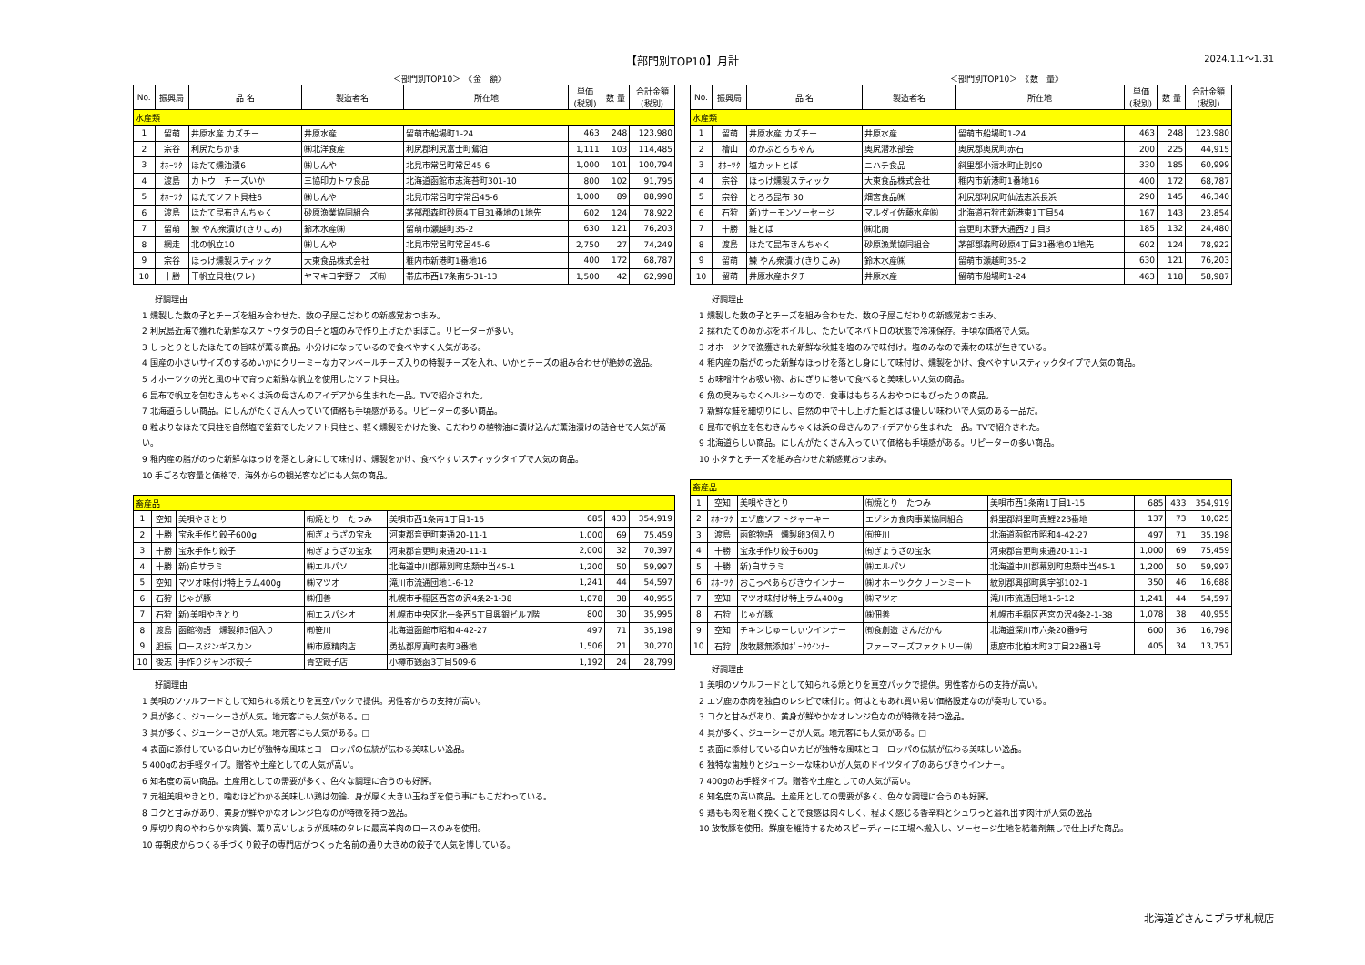【部門別TOP10】月計 2024.1.1～1.31
＜部門別TOP10＞　《金　額》
| No. | 振興局 | 品 名 | 製造者名 | 所在地 | 単価 (税別) | 数 量 | 合計金額 (税別) |
| --- | --- | --- | --- | --- | --- | --- | --- |
| 水産類 | | | | | | | |
| 1 | 留萌 | 井原水産 カズチー | 井原水産 | 留萌市船場町1-24 | 463 | 248 | 123,980 |
| 2 | 宗谷 | 利尻たちかま | ㈱北洋食産 | 利尻郡利尻富士町鴛泊 | 1,111 | 103 | 114,485 |
| 3 | ｵﾎｰﾂｸ | ほたて燻油漬6 | ㈱しんや | 北見市常呂町常呂45-6 | 1,000 | 101 | 100,794 |
| 4 | 渡島 | カトウ チーズいか | 三協印カトウ食品 | 北海道函館市志海苔町301-10 | 800 | 102 | 91,795 |
| 5 | ｵﾎｰﾂｸ | ほたてソフト貝柱6 | ㈱しんや | 北見市常呂町字常呂45-6 | 1,000 | 89 | 88,990 |
| 6 | 渡島 | ほたて昆布きんちゃく | 砂原漁業協同組合 | 茅部郡森町砂原4丁目31番地の1地先 | 602 | 124 | 78,922 |
| 7 | 留萌 | 鰊 やん衆漬け(きりこみ) | 鈴木水産㈱ | 留萌市瀬越町35-2 | 630 | 121 | 76,203 |
| 8 | 網走 | 北の帆立10 | ㈱しんや | 北見市常呂町常呂45-6 | 2,750 | 27 | 74,249 |
| 9 | 宗谷 | ほっけ燻製スティック | 大東食品株式会社 | 稚内市新港町1番地16 | 400 | 172 | 68,787 |
| 10 | 十勝 | 干帆立貝柱(ワレ) | ヤマキヨ宇野フーズ㈲ | 帯広市西17条南5-31-13 | 1,500 | 42 | 62,998 |
好調理由
1 燻製した数の子とチーズを組み合わせた、数の子屋こだわりの新感覚おつまみ。
2 利尻島近海で獲れた新鮮なスケトウダラの白子と塩のみで作り上げたかまぼこ。リピーターが多い。
3 しっとりとしたほたての旨味が薫る商品。小分けになっているので食べやすく人気がある。
4 国産の小さいサイズのするめいかにクリーミーなカマンベールチーズ入りの特製チーズを入れ、いかとチーズの組み合わせが絶妙の逸品。
5 オホーツクの光と風の中で育った新鮮な帆立を使用したソフト貝柱。
6 昆布で帆立を包むきんちゃくは浜の母さんのアイデアから生まれた一品。TVで紹介された。
7 北海道らしい商品。にしんがたくさん入っていて価格も手頃感がある。リピーターの多い商品。
8 粒よりなほたて貝柱を自然塩で釜茹でしたソフト貝柱と、軽く燻製をかけた後、こだわりの植物油に漬け込んだ薫油漬けの詰合せで人気が高い。
9 稚内産の脂がのった新鮮なほっけを落とし身にして味付け、燻製をかけ、食べやすいスティックタイプで人気の商品。
10 手ごろな容量と価格で、海外からの観光客などにも人気の商品。
| 畜産品 | | | | | | | |
| 1 | 空知 | 美唄やきとり | ㈲焼とり たつみ | 美唄市西1条南1丁目1-15 | 685 | 433 | 354,919 |
| 2 | 十勝 | 宝永手作り餃子600g | ㈲ぎょうざの宝永 | 河東郡音更町東通20-11-1 | 1,000 | 69 | 75,459 |
| 3 | 十勝 | 宝永手作り餃子 | ㈲ぎょうざの宝永 | 河東郡音更町東通20-11-1 | 2,000 | 32 | 70,397 |
| 4 | 十勝 | 新)白サラミ | ㈱エルパソ | 北海道中川郡幕別町忠類中当45-1 | 1,200 | 50 | 59,997 |
| 5 | 空知 | マツオ味付け特上ラム400g | ㈱マツオ | 滝川市流通団地1-6-12 | 1,241 | 44 | 54,597 |
| 6 | 石狩 | じゃが豚 | ㈱佃善 | 札幌市手稲区西宮の沢4条2-1-38 | 1,078 | 38 | 40,955 |
| 7 | 石狩 | 新)美唄やきとり | ㈲エスパシオ | 札幌市中央区北一条西5丁目興銀ビル7階 | 800 | 30 | 35,995 |
| 8 | 渡島 | 函館物語 燻製卵3個入り | ㈲笹川 | 北海道函館市昭和4-42-27 | 497 | 71 | 35,198 |
| 9 | 胆振 | ロースジンギスカン | ㈱市原精肉店 | 勇払郡厚真町表町3番地 | 1,506 | 21 | 30,270 |
| 10 | 後志 | 手作りジャンボ餃子 | 青空餃子店 | 小樽市銭函3丁目509-6 | 1,192 | 24 | 28,799 |
好調理由
1 美唄のソウルフードとして知られる焼とりを真空パックで提供。男性客からの支持が高い。
2 具が多く、ジューシーさが人気。地元客にも人気がある。□
3 具が多く、ジューシーさが人気。地元客にも人気がある。□
4 表面に添付している白いカビが独特な風味とヨーロッパの伝統が伝わる美味しい逸品。
5 400gのお手軽タイプ。贈答や土産としての人気が高い。
6 知名度の高い商品。土産用としての需要が多く、色々な調理に合うのも好評。
7 元祖美唄やきとり。噛むほどわかる美味しい鶏は勿論、身が厚く大きい玉ねぎを使う事にもこだわっている。
8 コクと甘みがあり、黄身が鮮やかなオレンジ色なのが特徴を持つ逸品。
9 厚切り肉のやわらかな肉質、薫り高いしょうが風味のタレに最高羊肉のロースのみを使用。
10 毎朝皮からつくる手づくり餃子の専門店がつくった名前の通り大きめの餃子で人気を博している。
＜部門別TOP10＞　《数　量》
| No. | 振興局 | 品 名 | 製造者名 | 所在地 | 単価 (税別) | 数 量 | 合計金額 (税別) |
| --- | --- | --- | --- | --- | --- | --- | --- |
| 水産類 | | | | | | | |
| 1 | 留萌 | 井原水産 カズチー | 井原水産 | 留萌市船場町1-24 | 463 | 248 | 123,980 |
| 2 | 檜山 | めかぶとろちゃん | 奥尻潜水部会 | 奥尻郡奥尻町赤石 | 200 | 225 | 44,915 |
| 3 | ｵﾎｰﾂｸ | 塩カットとば | ニハチ食品 | 斜里郡小清水町止別90 | 330 | 185 | 60,999 |
| 4 | 宗谷 | ほっけ燻製スティック | 大東食品株式会社 | 稚内市新港町1番地16 | 400 | 172 | 68,787 |
| 5 | 宗谷 | とろろ昆布 30 | 畑宮食品㈱ | 利尻郡利尻町仙法志浜長浜 | 290 | 145 | 46,340 |
| 6 | 石狩 | 新)サーモンソーセージ | マルダイ佐藤水産㈱ | 北海道石狩市新港東1丁目54 | 167 | 143 | 23,854 |
| 7 | 十勝 | 鮭とば | ㈱北商 | 音更町木野大通西2丁目3 | 185 | 132 | 24,480 |
| 8 | 渡島 | ほたて昆布きんちゃく | 砂原漁業協同組合 | 茅部郡森町砂原4丁目31番地の1地先 | 602 | 124 | 78,922 |
| 9 | 留萌 | 鰊 やん衆漬け(きりこみ) | 鈴木水産㈱ | 留萌市瀬越町35-2 | 630 | 121 | 76,203 |
| 10 | 留萌 | 井原水産ホタチー | 井原水産 | 留萌市船場町1-24 | 463 | 118 | 58,987 |
好調理由
1 燻製した数の子とチーズを組み合わせた、数の子屋こだわりの新感覚おつまみ。
2 採れたてのめかぶをボイルし、たたいてネバトロの状態で冷凍保存。手頃な価格で人気。
3 オホーツクで漁獲された新鮮な秋鮭を塩のみで味付け。塩のみなので素材の味が生きている。
4 稚内産の脂がのった新鮮なほっけを落とし身にして味付け、燻製をかけ、食べやすいスティックタイプで人気の商品。
5 お味噌汁やお吸い物、おにぎりに巻いて食べると美味しい人気の商品。
6 魚の臭みもなくヘルシーなので、食事はもちろんおやつにもぴったりの商品。
7 新鮮な鮭を細切りにし、自然の中で干し上げた鮭とばは優しい味わいで人気のある一品だ。
8 昆布で帆立を包むきんちゃくは浜の母さんのアイデアから生まれた一品。TVで紹介された。
9 北海道らしい商品。にしんがたくさん入っていて価格も手頃感がある。リピーターの多い商品。
10 ホタテとチーズを組み合わせた新感覚おつまみ。
| 畜産品 | | | | | | | |
| 1 | 空知 | 美唄やきとり | ㈲焼とり たつみ | 美唄市西1条南1丁目1-15 | 685 | 433 | 354,919 |
| 2 | ｵﾎｰﾂｸ | エゾ鹿ソフトジャーキー | エゾシカ食肉事業協同組合 | 斜里郡斜里町真鯉223番地 | 137 | 73 | 10,025 |
| 3 | 渡島 | 函館物語 燻製卵3個入り | ㈲笹川 | 北海道函館市昭和4-42-27 | 497 | 71 | 35,198 |
| 4 | 十勝 | 宝永手作り餃子600g | ㈲ぎょうざの宝永 | 河東郡音更町東通20-11-1 | 1,000 | 69 | 75,459 |
| 5 | 十勝 | 新)白サラミ | ㈱エルパソ | 北海道中川郡幕別町忠類中当45-1 | 1,200 | 50 | 59,997 |
| 6 | ｵﾎｰﾂｸ | おこっぺあらびきウインナー | ㈱オホーツククリーンミート | 紋別郡興部町興字部102-1 | 350 | 46 | 16,688 |
| 7 | 空知 | マツオ味付け特上ラム400g | ㈱マツオ | 滝川市流通団地1-6-12 | 1,241 | 44 | 54,597 |
| 8 | 石狩 | じゃが豚 | ㈱佃善 | 札幌市手稲区西宮の沢4条2-1-38 | 1,078 | 38 | 40,955 |
| 9 | 空知 | チキンじゅーしぃウインナー | ㈲食創造 さんだかん | 北海道深川市六条20番9号 | 600 | 36 | 16,798 |
| 10 | 石狩 | 放牧豚無添加ﾎﾟｰｸｳｲﾝﾅｰ | ファーマーズファクトリー㈱ | 恵庭市北柏木町3丁目22番1号 | 405 | 34 | 13,757 |
好調理由
1 美唄のソウルフードとして知られる焼とりを真空パックで提供。男性客からの支持が高い。
2 エゾ鹿の赤肉を独自のレシピで味付け。何はともあれ買い易い価格設定なのが奏功している。
3 コクと甘みがあり、黄身が鮮やかなオレンジ色なのが特徴を持つ逸品。
4 具が多く、ジューシーさが人気。地元客にも人気がある。□
5 表面に添付している白いカビが独特な風味とヨーロッパの伝統が伝わる美味しい逸品。
6 独特な歯触りとジューシーな味わいが人気のドイツタイプのあらびきウインナー。
7 400gのお手軽タイプ。贈答や土産としての人気が高い。
8 知名度の高い商品。土産用としての需要が多く、色々な調理に合うのも好評。
9 鶏もも肉を粗く挽くことで食感は肉々しく、程よく感じる香辛料とシュワっと溢れ出す肉汁が人気の逸品
10 放牧豚を使用。鮮度を維持するためスピーディーに工場へ搬入し、ソーセージ生地を結着剤無しで仕上げた商品。
北海道どさんこプラザ札幌店